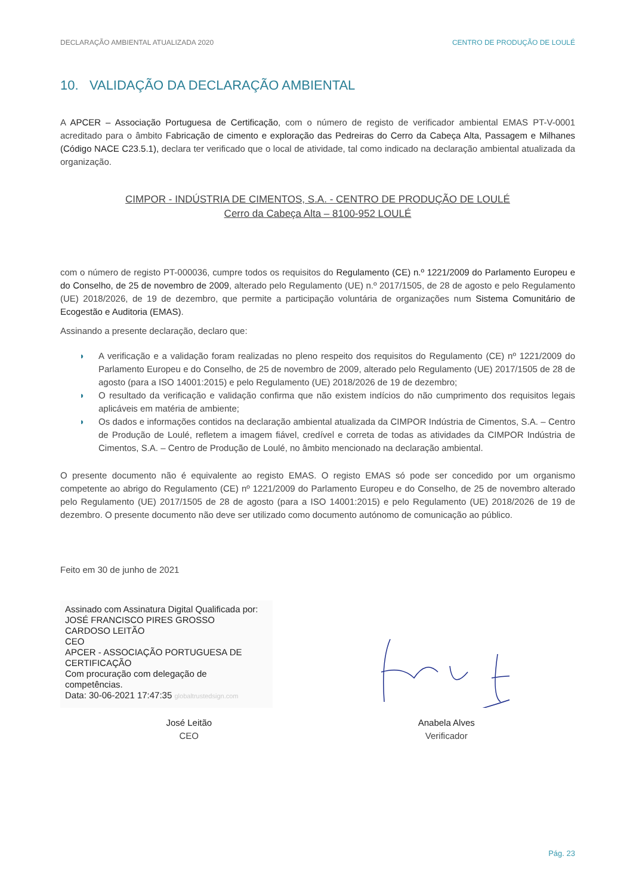DECLARAÇÃO AMBIENTAL ATUALIZADA 2020 CENTRO DE PRODUÇÃO DE LOULÉ
10. VALIDAÇÃO DA DECLARAÇÃO AMBIENTAL
A APCER – Associação Portuguesa de Certificação, com o número de registo de verificador ambiental EMAS PT-V-0001 acreditado para o âmbito Fabricação de cimento e exploração das Pedreiras do Cerro da Cabeça Alta, Passagem e Milhanes (Código NACE C23.5.1), declara ter verificado que o local de atividade, tal como indicado na declaração ambiental atualizada da organização.
CIMPOR - INDÚSTRIA DE CIMENTOS, S.A. - CENTRO DE PRODUÇÃO DE LOULÉ
Cerro da Cabeça Alta – 8100-952 LOULÉ
com o número de registo PT-000036, cumpre todos os requisitos do Regulamento (CE) n.º 1221/2009 do Parlamento Europeu e do Conselho, de 25 de novembro de 2009, alterado pelo Regulamento (UE) n.º 2017/1505, de 28 de agosto e pelo Regulamento (UE) 2018/2026, de 19 de dezembro, que permite a participação voluntária de organizações num Sistema Comunitário de Ecogestão e Auditoria (EMAS).
Assinando a presente declaração, declaro que:
◗ A verificação e a validação foram realizadas no pleno respeito dos requisitos do Regulamento (CE) nº 1221/2009 do Parlamento Europeu e do Conselho, de 25 de novembro de 2009, alterado pelo Regulamento (UE) 2017/1505 de 28 de agosto (para a ISO 14001:2015) e pelo Regulamento (UE) 2018/2026 de 19 de dezembro;
◗ O resultado da verificação e validação confirma que não existem indícios do não cumprimento dos requisitos legais aplicáveis em matéria de ambiente;
◗ Os dados e informações contidos na declaração ambiental atualizada da CIMPOR Indústria de Cimentos, S.A. – Centro de Produção de Loulé, refletem a imagem fiável, credível e correta de todas as atividades da CIMPOR Indústria de Cimentos, S.A. – Centro de Produção de Loulé, no âmbito mencionado na declaração ambiental.
O presente documento não é equivalente ao registo EMAS. O registo EMAS só pode ser concedido por um organismo competente ao abrigo do Regulamento (CE) nº 1221/2009 do Parlamento Europeu e do Conselho, de 25 de novembro alterado pelo Regulamento (UE) 2017/1505 de 28 de agosto (para a ISO 14001:2015) e pelo Regulamento (UE) 2018/2026 de 19 de dezembro. O presente documento não deve ser utilizado como documento autónomo de comunicação ao público.
Feito em 30 de junho de 2021
Assinado com Assinatura Digital Qualificada por:
JOSÉ FRANCISCO PIRES GROSSO
CARDOSO LEITÃO
CEO
APCER - ASSOCIAÇÃO PORTUGUESA DE
CERTIFICAÇÃO
Com procuração com delegação de
competências.
Data: 30-06-2021 17:47:35 globaltrustedsign.com
José Leitão
CEO
Anabela Alves
Verificador
Pág. 23